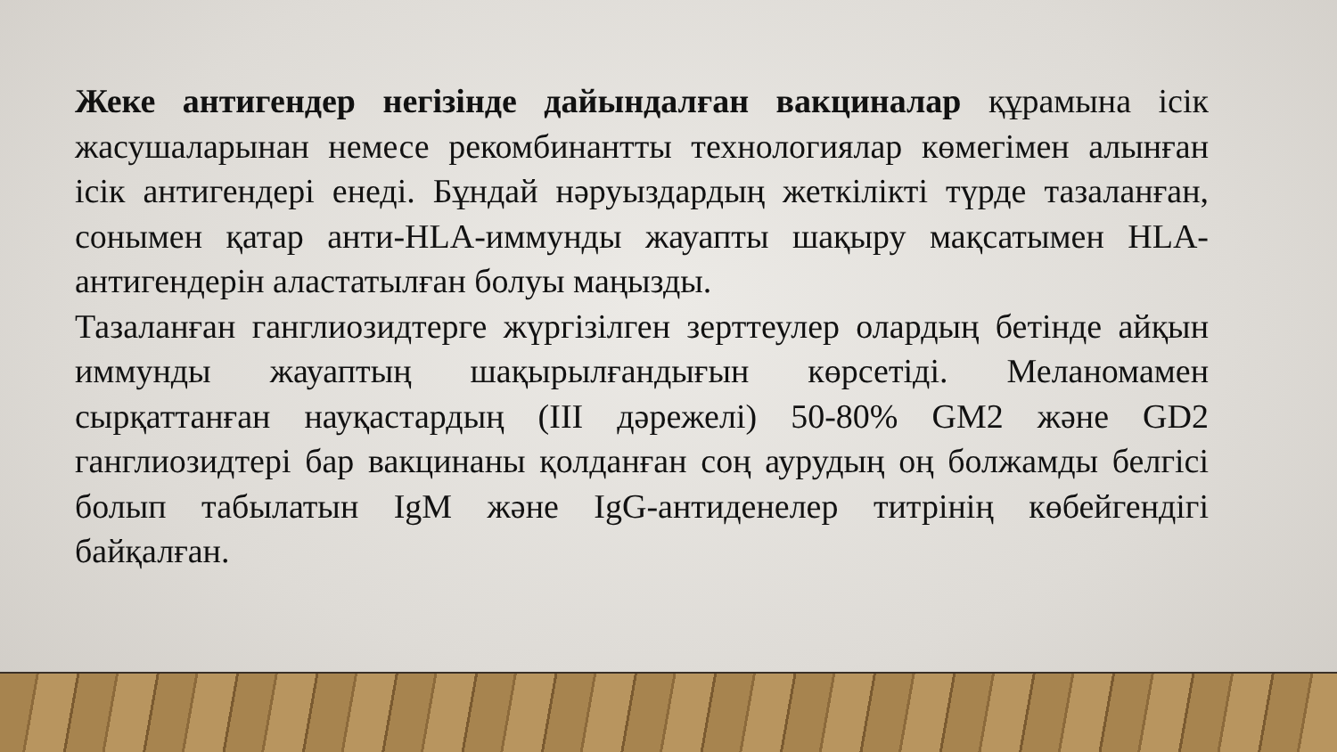Жеке антигендер негізінде дайындалған вакциналар құрамына ісік жасушаларынан немесе рекомбинантты технологиялар көмегімен алынған ісік антигендері енеді. Бұндай нәруыздардың жеткілікті түрде тазаланған, сонымен қатар анти-HLA-иммунды жауапты шақыру мақсатымен HLA-антигендерін аластатылған болуы маңызды.
Тазаланған ганглиозидтерге жүргізілген зерттеулер олардың бетінде айқын иммунды жауаптың шақырылғандығын көрсетіді. Меланомамен сырқаттанған науқастардың (III дәрежелі) 50-80% GM2 және GD2 ганглиозидтері бар вакцинаны қолданған соң аурудың оң болжамды белгісі болып табылатын IgM және IgG-антиденелер титрінің көбейгендігі байқалған.